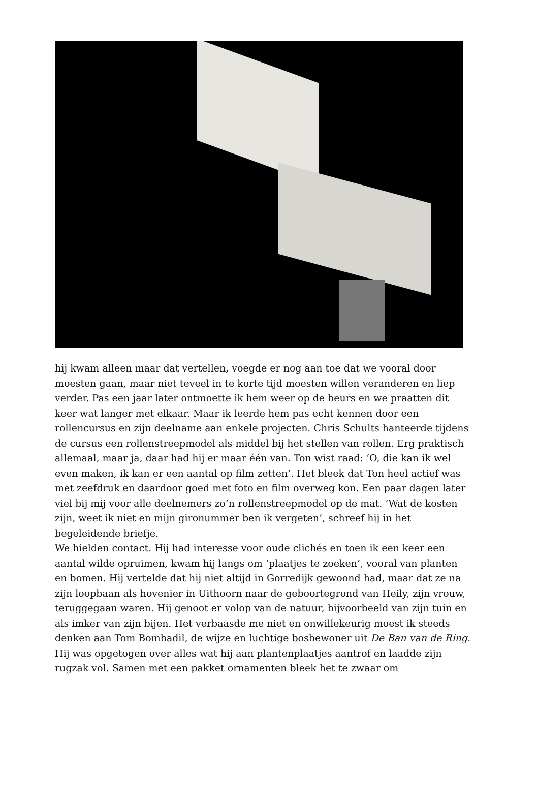hij kwam alleen maar dat vertellen, voegde er nog aan toe dat we vooral door moesten gaan, maar niet teveel in te korte tijd moesten willen veranderen en liep verder. Pas een jaar later ontmoette ik hem weer op de beurs en we praatten dit keer wat langer met elkaar. Maar ik leerde hem pas echt kennen door een rollencursus en zijn deelname aan enkele projecten. Chris Schults hanteerde tijdens de cursus een rollenstreepmodel als middel bij het stellen van rollen. Erg praktisch allemaal, maar ja, daar had hij er maar één van. Ton wist raad: ‘O, die kan ik wel even maken, ik kan er een aantal op film zetten’. Het bleek dat Ton heel actief was met zeefdruk en daardoor goed met foto en film overweg kon. Een paar dagen later viel bij mij voor alle deelnemers zo’n rollenstreepmodel op de mat. ‘Wat de kosten zijn, weet ik niet en mijn gironummer ben ik vergeten’, schreef hij in het begeleidende briefje.
We hielden contact. Hij had interesse voor oude clichés en toen ik een keer een aantal wilde opruimen, kwam hij langs om ‘plaatjes te zoeken’, vooral van planten en bomen. Hij vertelde dat hij niet altijd in Gorredijk gewoond had, maar dat ze na zijn loopbaan als hovenier in Uithoorn naar de geboortegrond van Heily, zijn vrouw, teruggegaan waren. Hij genoot er volop van de natuur, bijvoorbeeld van zijn tuin en als imker van zijn bijen. Het verbaasde me niet en onwillekeurig moest ik steeds denken aan Tom Bombadil, de wijze en luchtige bosbewoner uit De Ban van de Ring. Hij was opgetogen over alles wat hij aan plantenplaatjes aantrof en laadde zijn rugzak vol. Samen met een pakket ornamenten bleek het te zwaar om